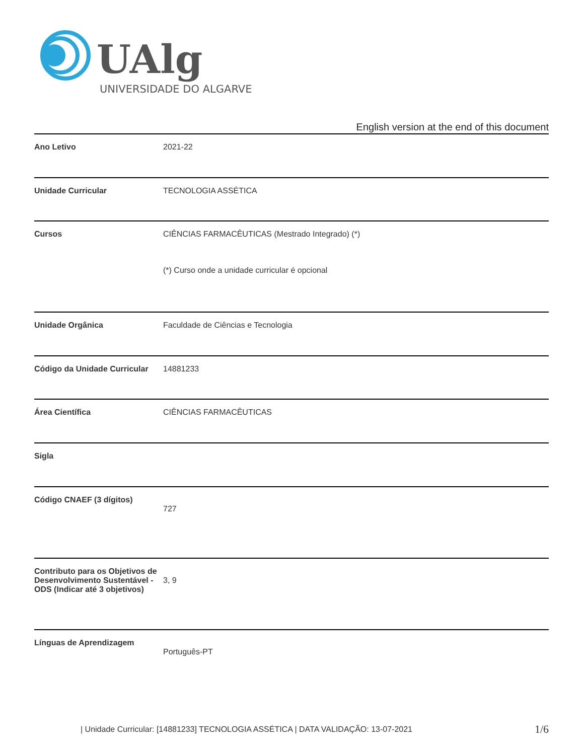UAlg
UNIVERSIDADE DO ALGARVE
English version at the end of this document
| Ano Letivo | 2021-22 |
| Unidade Curricular | TECNOLOGIA ASSÉTICA |
| Cursos | CIÊNCIAS FARMACÊUTICAS (Mestrado Integrado) (*) (*) Curso onde a unidade curricular é opcional |
| Unidade Orgânica | Faculdade de Ciências e Tecnologia |
| Código da Unidade Curricular | 14881233 |
| Área Científica | CIÊNCIAS FARMACÊUTICAS |
| Sigla | |
| Código CNAEF (3 dígitos) | 727 |
| Contributo para os Objetivos de Desenvolvimento Sustentável - ODS (Indicar até 3 objetivos) | 3, 9 |
| Línguas de Aprendizagem | Português-PT |
| Unidade Curricular: [14881233] TECNOLOGIA ASSÉTICA | DATA VALIDAÇÃO: 13-07-2021
1/6